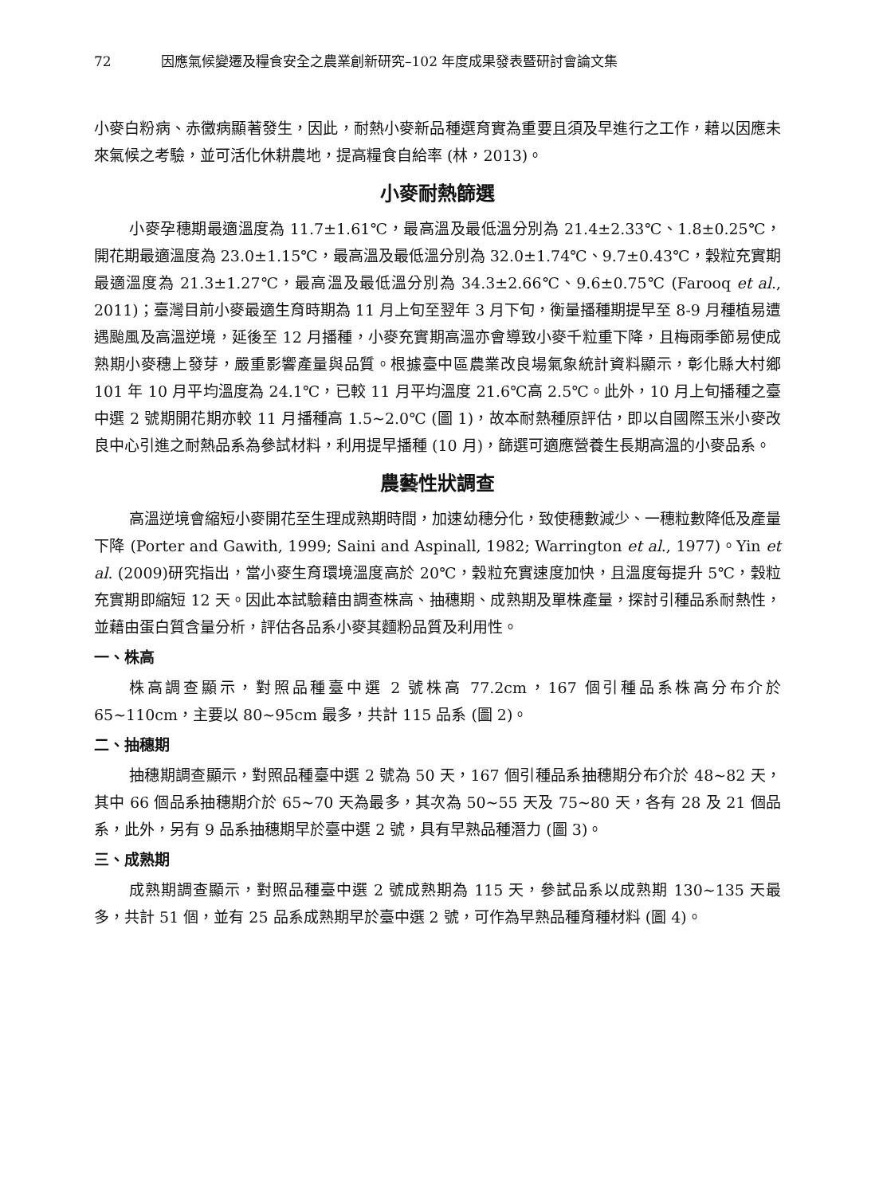72 因應氣候變遷及糧食安全之農業創新研究–102 年度成果發表暨研討會論文集
小麥白粉病、赤黴病顯著發生，因此，耐熱小麥新品種選育實為重要且須及早進行之工作，藉以因應未來氣候之考驗，並可活化休耕農地，提高糧食自給率 (林，2013)。
小麥耐熱篩選
小麥孕穗期最適溫度為 11.7±1.61℃，最高溫及最低溫分別為 21.4±2.33℃、1.8±0.25℃，開花期最適溫度為 23.0±1.15℃，最高溫及最低溫分別為 32.0±1.74℃、9.7±0.43℃，穀粒充實期最適溫度為 21.3±1.27℃，最高溫及最低溫分別為 34.3±2.66℃、9.6±0.75℃ (Farooq et al., 2011)；臺灣目前小麥最適生育時期為 11 月上旬至翌年 3 月下旬，衡量播種期提早至 8-9 月種植易遭遇颱風及高溫逆境，延後至 12 月播種，小麥充實期高溫亦會導致小麥千粒重下降，且梅雨季節易使成熟期小麥穗上發芽，嚴重影響產量與品質。根據臺中區農業改良場氣象統計資料顯示，彰化縣大村鄉 101 年 10 月平均溫度為 24.1℃，已較 11 月平均溫度 21.6℃高 2.5℃。此外，10 月上旬播種之臺中選 2 號期開花期亦較 11 月播種高 1.5~2.0℃ (圖 1)，故本耐熱種原評估，即以自國際玉米小麥改良中心引進之耐熱品系為參試材料，利用提早播種 (10 月)，篩選可適應營養生長期高溫的小麥品系。
農藝性狀調查
高溫逆境會縮短小麥開花至生理成熟期時間，加速幼穗分化，致使穗數減少、一穗粒數降低及產量下降 (Porter and Gawith, 1999; Saini and Aspinall, 1982; Warrington et al., 1977)。Yin et al. (2009)研究指出，當小麥生育環境溫度高於 20℃，穀粒充實速度加快，且溫度每提升 5℃，穀粒充實期即縮短 12 天。因此本試驗藉由調查株高、抽穗期、成熟期及單株產量，探討引種品系耐熱性，並藉由蛋白質含量分析，評估各品系小麥其麵粉品質及利用性。
一、株高
株高調查顯示，對照品種臺中選 2 號株高 77.2cm，167 個引種品系株高分布介於 65~110cm，主要以 80~95cm 最多，共計 115 品系 (圖 2)。
二、抽穗期
抽穗期調查顯示，對照品種臺中選 2 號為 50 天，167 個引種品系抽穗期分布介於 48~82 天，其中 66 個品系抽穗期介於 65~70 天為最多，其次為 50~55 天及 75~80 天，各有 28 及 21 個品系，此外，另有 9 品系抽穗期早於臺中選 2 號，具有早熟品種潛力 (圖 3)。
三、成熟期
成熟期調查顯示，對照品種臺中選 2 號成熟期為 115 天，參試品系以成熟期 130~135 天最多，共計 51 個，並有 25 品系成熟期早於臺中選 2 號，可作為早熟品種育種材料 (圖 4)。